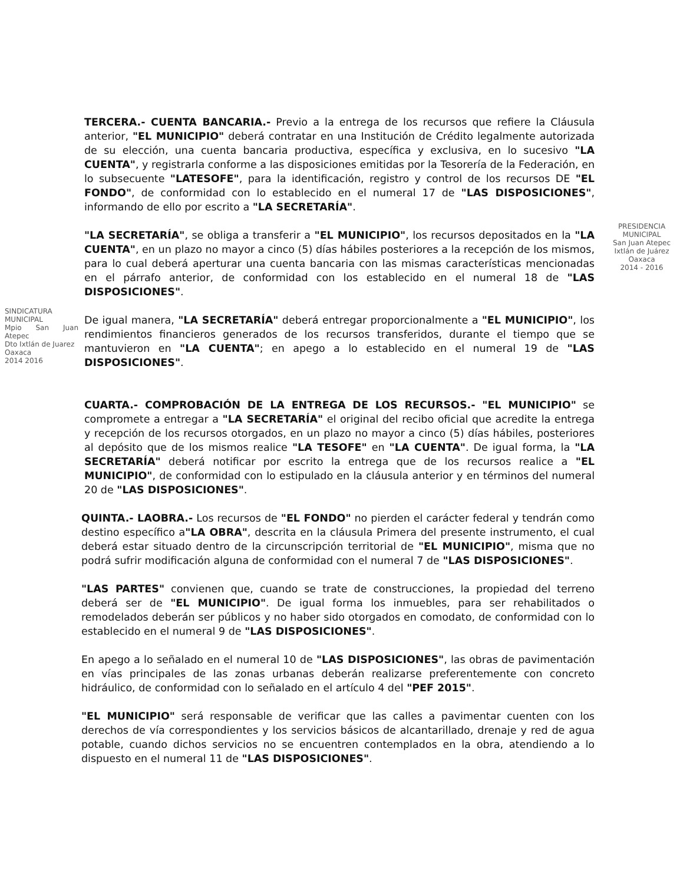TERCERA.- CUENTA BANCARIA.- Previo a la entrega de los recursos que refiere la Cláusula anterior, "EL MUNICIPIO" deberá contratar en una Institución de Crédito legalmente autorizada de su elección, una cuenta bancaria productiva, específica y exclusiva, en lo sucesivo "LA CUENTA", y registrarla conforme a las disposiciones emitidas por la Tesorería de la Federación, en lo subsecuente "LATESOFE", para la identificación, registro y control de los recursos DE "EL FONDO", de conformidad con lo establecido en el numeral 17 de "LAS DISPOSICIONES", informando de ello por escrito a "LA SECRETARÍA".
PRESIDENCIA MUNICIPAL
San Juan Atepec
Ixtlán de Juárez
Oaxaca
2014 - 2016
"LA SECRETARÍA", se obliga a transferir a "EL MUNICIPIO", los recursos depositados en la "LA CUENTA", en un plazo no mayor a cinco (5) días hábiles posteriores a la recepción de los mismos, para lo cual deberá aperturar una cuenta bancaria con las mismas características mencionadas en el párrafo anterior, de conformidad con los establecido en el numeral 18 de "LAS DISPOSICIONES".
SINDICATURA MUNICIPAL
Mpio San Juan Atepec
Dto Ixtlán de Juarez
Oaxaca
2014 2016
De igual manera, "LA SECRETARÍA" deberá entregar proporcionalmente a "EL MUNICIPIO", los rendimientos financieros generados de los recursos transferidos, durante el tiempo que se mantuvieron en "LA CUENTA"; en apego a lo establecido en el numeral 19 de "LAS DISPOSICIONES".
CUARTA.- COMPROBACIÓN DE LA ENTREGA DE LOS RECURSOS.- "EL MUNICIPIO" se compromete a entregar a "LA SECRETARÍA" el original del recibo oficial que acredite la entrega y recepción de los recursos otorgados, en un plazo no mayor a cinco (5) días hábiles, posteriores al depósito que de los mismos realice "LA TESOFE" en "LA CUENTA". De igual forma, la "LA SECRETARÍA" deberá notificar por escrito la entrega que de los recursos realice a "EL MUNICIPIO", de conformidad con lo estipulado en la cláusula anterior y en términos del numeral 20 de "LAS DISPOSICIONES".
QUINTA.- LAOBRA.- Los recursos de "EL FONDO" no pierden el carácter federal y tendrán como destino específico a"LA OBRA", descrita en la cláusula Primera del presente instrumento, el cual deberá estar situado dentro de la circunscripción territorial de "EL MUNICIPIO", misma que no podrá sufrir modificación alguna de conformidad con el numeral 7 de "LAS DISPOSICIONES".
"LAS PARTES" convienen que, cuando se trate de construcciones, la propiedad del terreno deberá ser de "EL MUNICIPIO". De igual forma los inmuebles, para ser rehabilitados o remodelados deberán ser públicos y no haber sido otorgados en comodato, de conformidad con lo establecido en el numeral 9 de "LAS DISPOSICIONES".
En apego a lo señalado en el numeral 10 de "LAS DISPOSICIONES", las obras de pavimentación en vías principales de las zonas urbanas deberán realizarse preferentemente con concreto hidráulico, de conformidad con lo señalado en el artículo 4 del "PEF 2015".
"EL MUNICIPIO" será responsable de verificar que las calles a pavimentar cuenten con los derechos de vía correspondientes y los servicios básicos de alcantarillado, drenaje y red de agua potable, cuando dichos servicios no se encuentren contemplados en la obra, atendiendo a lo dispuesto en el numeral 11 de "LAS DISPOSICIONES".